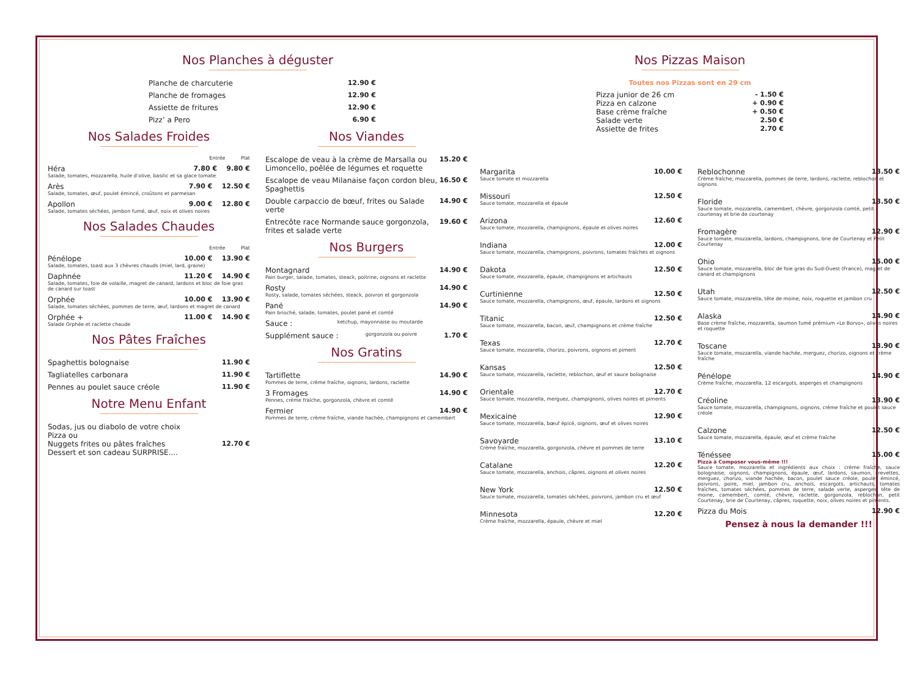Nos Planches à déguster
Planche de charcuterie 12.90 €
Planche de fromages 12.90 €
Assiette de fritures 12.90 €
Pizz’ a Pero 6.90 €
Nos Salades Froides
Entrée Plat
Héra 7.80 € 9.80 €
Salade, tomates, mozzarella, huile d’olive, basilic et sa glace tomate
Arès 7.90 € 12.50 €
Salade, tomates, œuf, poulet émincé, croûtons et parmesan
Apollon 9.00 € 12.80 €
Salade, tomates séchées, jambon fumé, œuf, noix et olives noires
Nos Salades Chaudes
Entrée Plat
Pénélope 10.00 € 13.90 €
Salade, tomates, toast aux 3 chèvres chauds (miel, lard, graine)
Daphnée 11.20 € 14.90 €
Salade, tomates, foie de volaille, magret de canard, lardons et bloc de foie gras de canard sur toast
Orphée 10.00 € 13.90 €
Salade, tomates séchées, pommes de terre, œuf, lardons et magret de canard
Orphée + 11.00 € 14.90 €
Salade Orphée et raclette chaude
Nos Pâtes Fraîches
Spaghettis bolognaise 11.90 €
Tagliatelles carbonara 11.90 €
Pennes au poulet sauce créole 11.90 €
Notre Menu Enfant
Sodas, jus ou diabolo de votre choix
Pizza ou
Nuggets frites ou pâtes fraîches 12.70 €
Dessert et son cadeau SURPRISE....
Nos Viandes
Escalope de veau à la crème de Marsalla ou Limoncello, poêlée de légumes et roquette 15.20 €
Escalope de veau Milanaise façon cordon bleu, Spaghettis 16.50 €
Double carpaccio de bœuf, frites ou Salade verte 14.90 €
Entrecôte race Normande sauce gorgonzola, frites et salade verte 19.60 €
Nos Burgers
Montagnard 14.90 €
Pain burger, salade, tomates, steack, poitrine, oignons et raclette
Rosty 14.90 €
Rosty, salade, tomates séchées, steack, poivron et gorgonzola
Pané 14.90 €
Pain brioché, salade, tomates, poulet pané et comté
Sauce : ketchup, mayonnaise ou moutarde
Supplément sauce : gorgonzola ou poivre 1.70 €
Nos Gratins
Tartiflette 14.90 €
Pommes de terre, crème fraîche, oignons, lardons, raclette
3 Fromages 14.90 €
Pennes, crème fraîche, gorgonzola, chèvre et comté
Fermier 14.90 €
Pommes de terre, crème fraîche, viande hachée, champignons et camembert
Nos Pizzas Maison
Toutes nos Pizzas sont en 29 cm
Pizza junior de 26 cm - 1.50 €
Pizza en calzone + 0.90 €
Base crème fraîche + 0.50 €
Salade verte 2.50 €
Assiette de frites 2.70 €
Margarita 10.00 €
Sauce tomate et mozzarella
Missouri 12.50 €
Sauce tomate, mozzarella et épaule
Arizona 12.60 €
Sauce tomate, mozzarella, champignons, épaule et olives noires
Indiana 12.00 €
Sauce tomate, mozzarella, champignons, poivrons, tomates fraîches et oignons
Dakota 12.50 €
Sauce tomate, mozzarella, épaule, champignons et artichauts
Curtinienne 12.50 €
Sauce tomate, mozzarella, champignons, œuf, épaule, lardons et oignons
Titanic 12.50 €
Sauce tomate, mozzarella, bacon, œuf, champignons et crème fraîche
Texas 12.70 €
Sauce tomate, mozzarella, chorizo, poivrons, oignons et piment
Kansas 12.50 €
Sauce tomate, mozzarella, raclette, reblochon, œuf et sauce bolognaise
Orientale 12.70 €
Sauce tomate, mozzarella, merguez, champignons, olives noires et piments
Mexicaine 12.90 €
Sauce tomate, mozzarella, bœuf épicé, oignons, œuf et olives noires
Savoyarde 13.10 €
Crème fraîche, mozzarella, gorgonzola, chèvre et pommes de terre
Catalane 12.20 €
Sauce tomate, mozzarella, anchois, câpres, oignons et olives noires
New York 12.50 €
Sauce tomate, mozzarella, tomates séchées, poivrons, jambon cru et œuf
Minnesota 12.20 €
Crème fraîche, mozzarella, épaule, chèvre et miel
Reblochonne 13.50 €
Crème fraîche, mozzarella, pommes de terre, lardons, raclette, reblochon et oignons
Floride 13.50 €
Sauce tomate, mozzarella, camembert, chèvre, gorgonzola comté, petit courtenay et brie de courtenay
Fromagère 12.90 €
Sauce tomate, mozzarella, lardons, champignons, brie de Courtenay et Petit Courtenay
Ohio 15.00 €
Sauce tomate, mozzarella, bloc de foie gras du Sud-Ouest (France), magret de canard et champignons
Utah 12.50 €
Sauce tomate, mozzarella, tête de moine, noix, roquette et jambon cru
Alaska 14.90 €
Base crème fraîche, mozzarella, saumon fumé prémium «Le Borvo», olives noires et roquette
Toscane 13.90 €
Sauce tomate, mozzarella, viande hachée, merguez, chorizo, oignons et crème fraîche
Pénélope 14.90 €
Crème fraîche, mozzarella, 12 escargots, asperges et champignons
Créoline 13.90 €
Sauce tomate, mozzarella, champignons, oignons, crème fraîche et poulet sauce créole
Calzone 12.50 €
Sauce tomate, mozzarella, épaule, œuf et crème fraîche
Ténéssee 15.00 €
Pizza à Composer vous-même !!!
Sauce tomate, mozzarella et ingrédients aux choix : crème fraîche, sauce bolognaise, oignons, champignons, épaule, œuf, lardons, saumon, crevettes, merguez, chorizo, viande hachée, bacon, poulet sauce créole, poulet émincé, poivrons, poire, miel, jambon cru, anchois, escargots, artichauts, tomates fraîches, tomates séchées, pommes de terre, salade verte, asperges, tête de moine, camembert, comté, chèvre, raclette, gorgonzola, reblochon, petit Courtenay, brie de Courtenay, câpres, roquette, noix, olives noires et piments.
Pizza du Mois 12.90 €
Pensez à nous la demander !!!